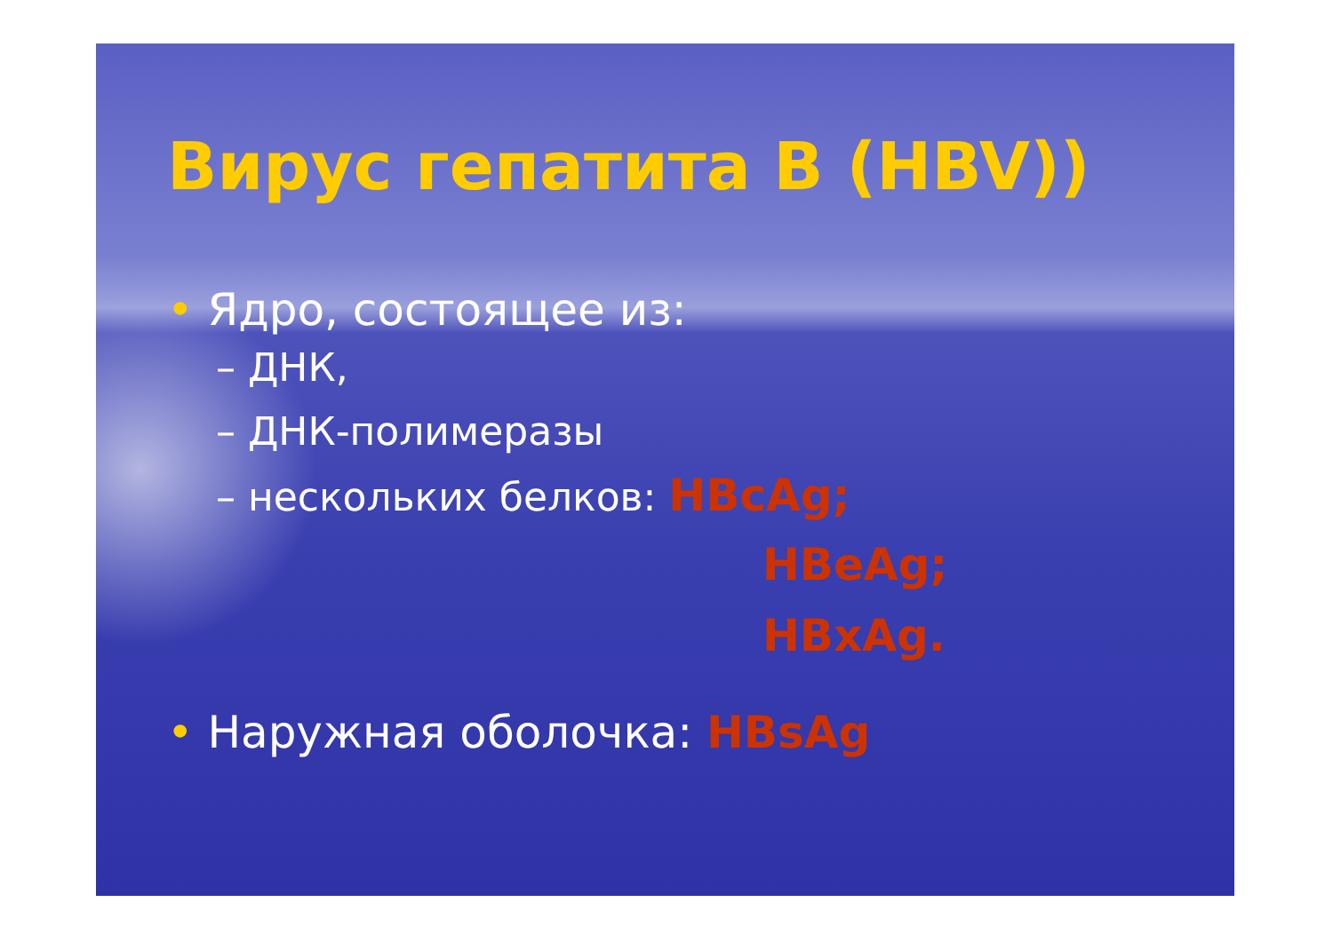Вирус гепатита В (HBV))
• Ядро, состоящее из:
– ДНК,
– ДНК-полимеразы
– нескольких белков: HBcAg;
HBeAg;
HBxAg.
• Наружная оболочка: HBsAg